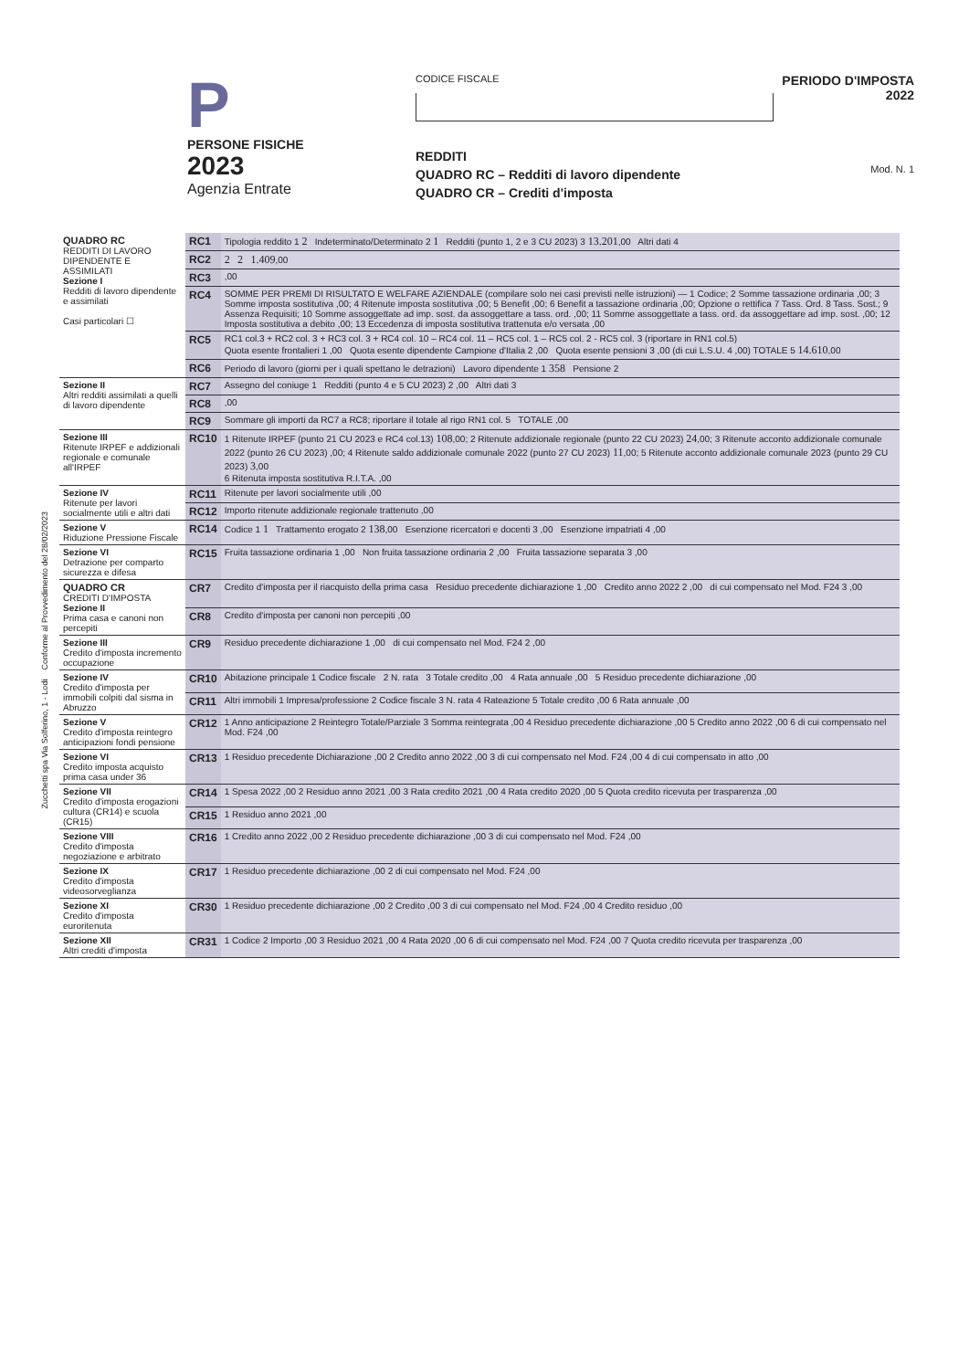P
PERSONE FISICHE
2023
Agenzia Entrate
CODICE FISCALE
REDDITI
QUADRO RC – Redditi di lavoro dipendente
QUADRO CR – Crediti d'imposta
PERIODO D'IMPOSTA 2022
Mod. N. 1
Zucchetti spa Via Solferino, 1 - Lodi Conforme al Provvedimento del 28/02/2023
| QUADRO RC REDDITI DI LAVORO DIPENDENTE E ASSIMILATI Sezione I Redditi di lavoro dipendente e assimilati Casi particolari ☐ | RC1 | Tipologia reddito 1 2 Indeterminato/Determinato 2 1 Redditi (punto 1, 2 e 3 CU 2023) 3 13.201 ,00 Altri dati 4 |
| | RC2 | 2 2 1.409 ,00 |
| | RC3 | ,00 |
| | RC4 | SOMME PER PREMI DI RISULTATO E WELFARE AZIENDALE (compilare solo nei casi previsti nelle istruzioni) — 1 Codice; 2 Somme tassazione ordinaria ,00; 3 Somme imposta sostitutiva ,00; 4 Ritenute imposta sostitutiva ,00; 5 Benefit ,00; 6 Benefit a tassazione ordinaria ,00; Opzione o rettifica 7 Tass. Ord. 8 Tass. Sost.; 9 Assenza Requisiti; 10 Somme assoggettate ad imp. sost. da assoggettare a tass. ord. ,00; 11 Somme assoggettate a tass. ord. da assoggettare ad imp. sost. ,00; 12 Imposta sostitutiva a debito ,00; 13 Eccedenza di imposta sostitutiva trattenuta e/o versata ,00 |
| | RC5 | RC1 col.3 + RC2 col. 3 + RC3 col. 3 + RC4 col. 10 – RC4 col. 11 – RC5 col. 1 – RC5 col. 2 - RC5 col. 3 (riportare in RN1 col.5) Quota esente frontalieri 1 ,00 Quota esente dipendente Campione d'Italia 2 ,00 Quota esente pensioni 3 ,00 (di cui L.S.U. 4 ,00) TOTALE 5 14.610 ,00 |
| | RC6 | Periodo di lavoro (giorni per i quali spettano le detrazioni) Lavoro dipendente 1 358 Pensione 2 |
| Sezione II Altri redditi assimilati a quelli di lavoro dipendente | RC7 | Assegno del coniuge 1 Redditi (punto 4 e 5 CU 2023) 2 ,00 Altri dati 3 |
| | RC8 | ,00 |
| | RC9 | Sommare gli importi da RC7 a RC8; riportare il totale al rigo RN1 col. 5 TOTALE ,00 |
| Sezione III Ritenute IRPEF e addizionali regionale e comunale all'IRPEF | RC10 | 1 Ritenute IRPEF (punto 21 CU 2023 e RC4 col.13) 108 ,00; 2 Ritenute addizionale regionale (punto 22 CU 2023) 24 ,00; 3 Ritenute acconto addizionale comunale 2022 (punto 26 CU 2023) ,00; 4 Ritenute saldo addizionale comunale 2022 (punto 27 CU 2023) 11 ,00; 5 Ritenute acconto addizionale comunale 2023 (punto 29 CU 2023) 3 ,00 6 Ritenuta imposta sostitutiva R.I.T.A. ,00 |
| Sezione IV Ritenute per lavori socialmente utili e altri dati | RC11 | Ritenute per lavori socialmente utili ,00 |
| | RC12 | Importo ritenute addizionale regionale trattenuto ,00 |
| Sezione V Riduzione Pressione Fiscale | RC14 | Codice 1 1 Trattamento erogato 2 138 ,00 Esenzione ricercatori e docenti 3 ,00 Esenzione impatriati 4 ,00 |
| Sezione VI Detrazione per comparto sicurezza e difesa | RC15 | Fruita tassazione ordinaria 1 ,00 Non fruita tassazione ordinaria 2 ,00 Fruita tassazione separata 3 ,00 |
| QUADRO CR CREDITI D'IMPOSTA Sezione II Prima casa e canoni non percepiti | CR7 | Credito d'imposta per il riacquisto della prima casa Residuo precedente dichiarazione 1 ,00 Credito anno 2022 2 ,00 di cui compensato nel Mod. F24 3 ,00 |
| | CR8 | Credito d'imposta per canoni non percepiti ,00 |
| Sezione III Credito d'imposta incremento occupazione | CR9 | Residuo precedente dichiarazione 1 ,00 di cui compensato nel Mod. F24 2 ,00 |
| Sezione IV Credito d'imposta per immobili colpiti dal sisma in Abruzzo | CR10 | Abitazione principale 1 Codice fiscale 2 N. rata 3 Totale credito ,00 4 Rata annuale ,00 5 Residuo precedente dichiarazione ,00 |
| | CR11 | Altri immobili 1 Impresa/professione 2 Codice fiscale 3 N. rata 4 Rateazione 5 Totale credito ,00 6 Rata annuale ,00 |
| Sezione V Credito d'imposta reintegro anticipazioni fondi pensione | CR12 | 1 Anno anticipazione 2 Reintegro Totale/Parziale 3 Somma reintegrata ,00 4 Residuo precedente dichiarazione ,00 5 Credito anno 2022 ,00 6 di cui compensato nel Mod. F24 ,00 |
| Sezione VI Credito imposta acquisto prima casa under 36 | CR13 | 1 Residuo precedente Dichiarazione ,00 2 Credito anno 2022 ,00 3 di cui compensato nel Mod. F24 ,00 4 di cui compensato in atto ,00 |
| Sezione VII Credito d'imposta erogazioni cultura (CR14) e scuola (CR15) | CR14 | 1 Spesa 2022 ,00 2 Residuo anno 2021 ,00 3 Rata credito 2021 ,00 4 Rata credito 2020 ,00 5 Quota credito ricevuta per trasparenza ,00 |
| | CR15 | 1 Residuo anno 2021 ,00 |
| Sezione VIII Credito d'imposta negoziazione e arbitrato | CR16 | 1 Credito anno 2022 ,00 2 Residuo precedente dichiarazione ,00 3 di cui compensato nel Mod. F24 ,00 |
| Sezione IX Credito d'imposta videosorveglianza | CR17 | 1 Residuo precedente dichiarazione ,00 2 di cui compensato nel Mod. F24 ,00 |
| Sezione XI Credito d'imposta euroritenuta | CR30 | 1 Residuo precedente dichiarazione ,00 2 Credito ,00 3 di cui compensato nel Mod. F24 ,00 4 Credito residuo ,00 |
| Sezione XII Altri crediti d'imposta | CR31 | 1 Codice 2 Importo ,00 3 Residuo 2021 ,00 4 Rata 2020 ,00 6 di cui compensato nel Mod. F24 ,00 7 Quota credito ricevuta per trasparenza ,00 |